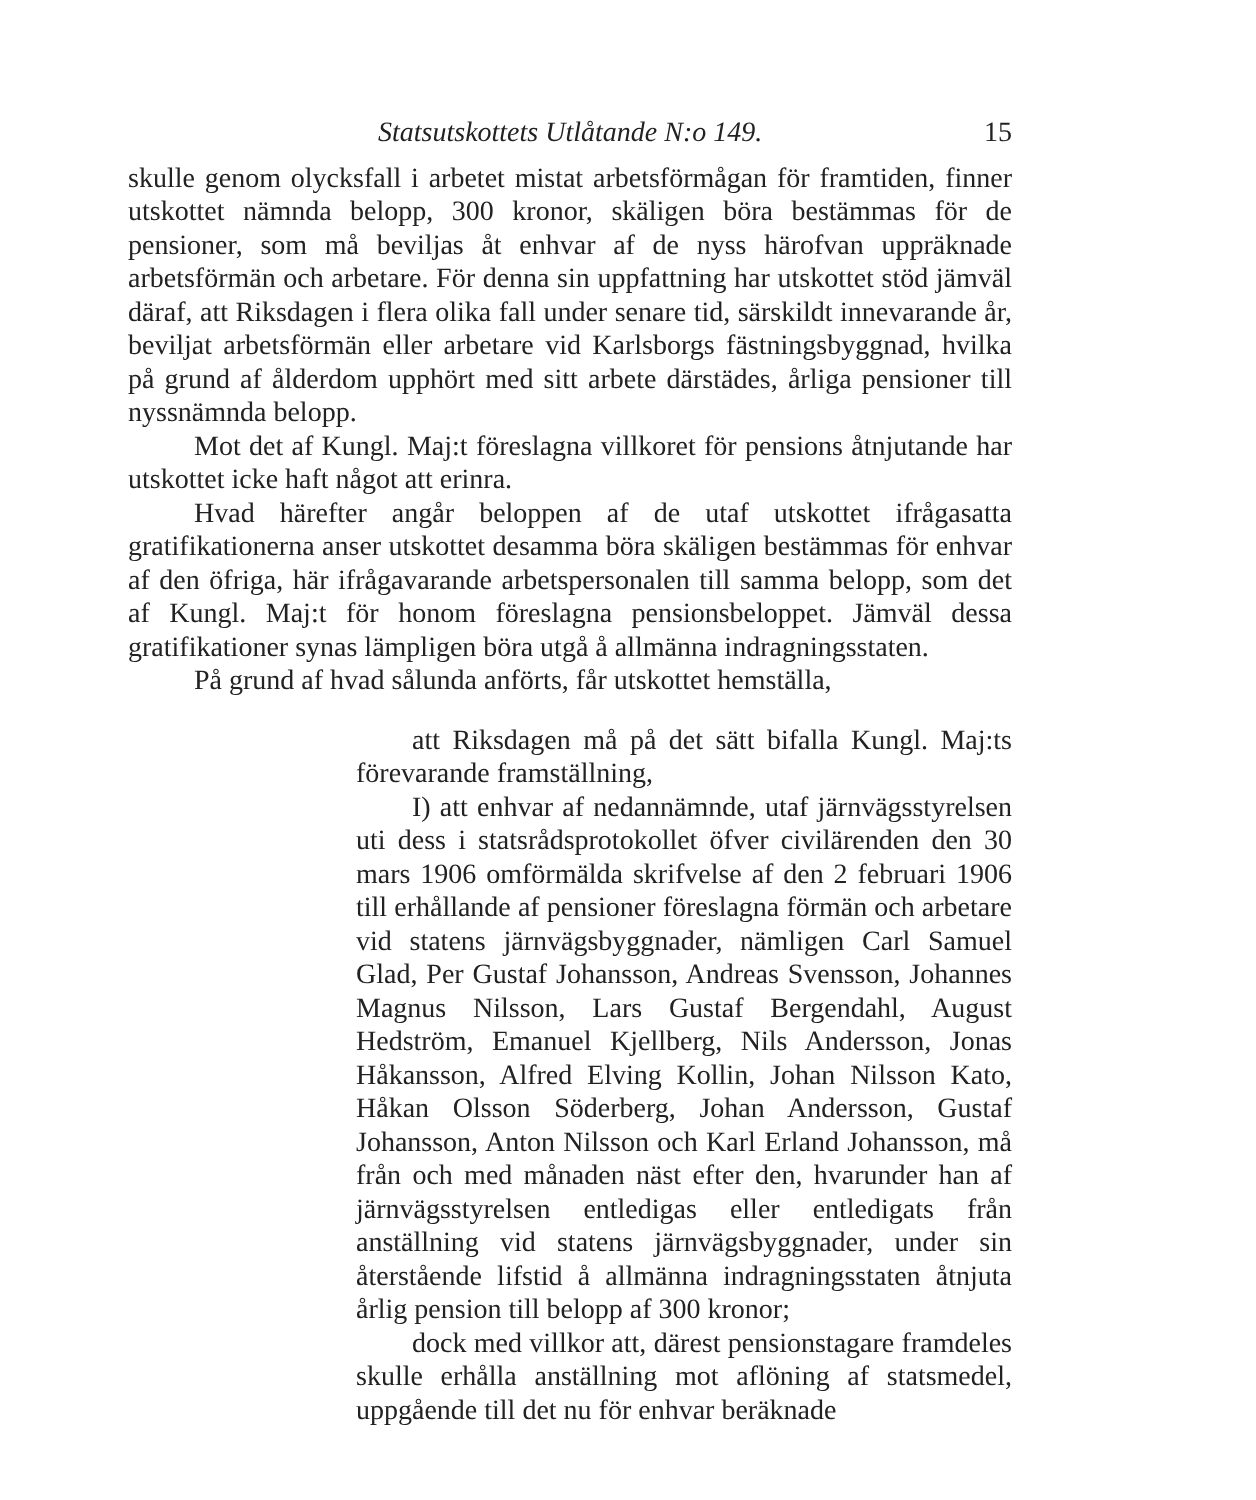Statsutskottets Utlåtande N:o 149. 15
skulle genom olycksfall i arbetet mistat arbetsförmågan för framtiden, finner utskottet nämnda belopp, 300 kronor, skäligen böra bestämmas för de pensioner, som må beviljas åt enhvar af de nyss härofvan uppräknade arbetsförmän och arbetare. För denna sin uppfattning har utskottet stöd jämväl däraf, att Riksdagen i flera olika fall under senare tid, särskildt innevarande år, beviljat arbetsförmän eller arbetare vid Karlsborgs fästningsbyggnad, hvilka på grund af ålderdom upphört med sitt arbete därstädes, årliga pensioner till nyssnämnda belopp.
Mot det af Kungl. Maj:t föreslagna villkoret för pensions åtnjutande har utskottet icke haft något att erinra.
Hvad härefter angår beloppen af de utaf utskottet ifrågasatta gratifikationerna anser utskottet desamma böra skäligen bestämmas för enhvar af den öfriga, här ifrågavarande arbetspersonalen till samma belopp, som det af Kungl. Maj:t för honom föreslagna pensionsbeloppet. Jämväl dessa gratifikationer synas lämpligen böra utgå å allmänna indragningsstaten.
På grund af hvad sålunda anförts, får utskottet hemställa,
att Riksdagen må på det sätt bifalla Kungl. Maj:ts förevarande framställning,
I) att enhvar af nedannämnde, utaf järnvägsstyrelsen uti dess i statsrådsprotokollet öfver civilärenden den 30 mars 1906 omförmälda skrifvelse af den 2 februari 1906 till erhållande af pensioner föreslagna förmän och arbetare vid statens järnvägsbyggnader, nämligen Carl Samuel Glad, Per Gustaf Johansson, Andreas Svensson, Johannes Magnus Nilsson, Lars Gustaf Bergendahl, August Hedström, Emanuel Kjellberg, Nils Andersson, Jonas Håkansson, Alfred Elving Kollin, Johan Nilsson Kato, Håkan Olsson Söderberg, Johan Andersson, Gustaf Johansson, Anton Nilsson och Karl Erland Johansson, må från och med månaden näst efter den, hvarunder han af järnvägsstyrelsen entledigas eller entledigats från anställning vid statens järnvägsbyggnader, under sin återstående lifstid å allmänna indragningsstaten åtnjuta årlig pension till belopp af 300 kronor;
dock med villkor att, därest pensionstagare framdeles skulle erhålla anställning mot aflöning af statsmedel, uppgående till det nu för enhvar beräknade